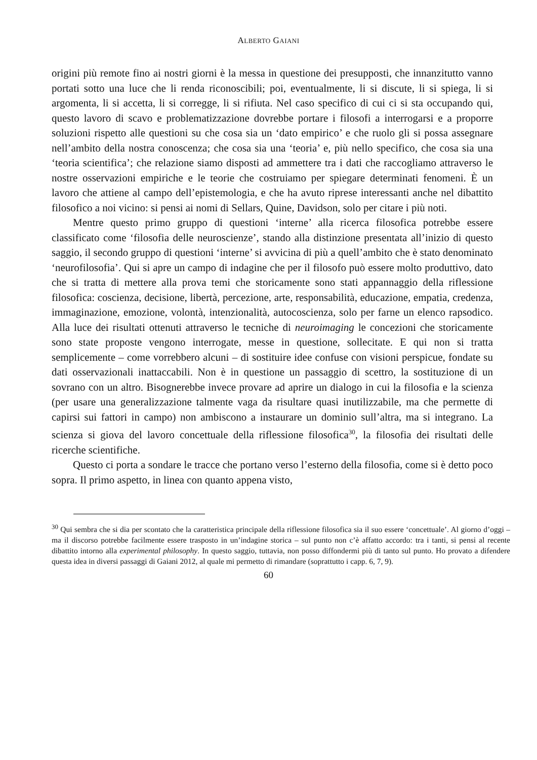ALBERTO GAIANI
origini più remote fino ai nostri giorni è la messa in questione dei presupposti, che innanzitutto vanno portati sotto una luce che li renda riconoscibili; poi, eventualmente, li si discute, li si spiega, li si argomenta, li si accetta, li si corregge, li si rifiuta. Nel caso specifico di cui ci si sta occupando qui, questo lavoro di scavo e problematizzazione dovrebbe portare i filosofi a interrogarsi e a proporre soluzioni rispetto alle questioni su che cosa sia un ‘dato empirico’ e che ruolo gli si possa assegnare nell’ambito della nostra conoscenza; che cosa sia una ‘teoria’ e, più nello specifico, che cosa sia una ‘teoria scientifica’; che relazione siamo disposti ad ammettere tra i dati che raccogliamo attraverso le nostre osservazioni empiriche e le teorie che costruiamo per spiegare determinati fenomeni. È un lavoro che attiene al campo dell’epistemologia, e che ha avuto riprese interessanti anche nel dibattito filosofico a noi vicino: si pensi ai nomi di Sellars, Quine, Davidson, solo per citare i più noti.
Mentre questo primo gruppo di questioni ‘interne’ alla ricerca filosofica potrebbe essere classificato come ‘filosofia delle neuroscienze’, stando alla distinzione presentata all’inizio di questo saggio, il secondo gruppo di questioni ‘interne’ si avvicina di più a quell’ambito che è stato denominato ‘neurofilosofia’. Qui si apre un campo di indagine che per il filosofo può essere molto produttivo, dato che si tratta di mettere alla prova temi che storicamente sono stati appannaggio della riflessione filosofica: coscienza, decisione, libertà, percezione, arte, responsabilità, educazione, empatia, credenza, immaginazione, emozione, volontà, intenzionalità, autocoscienza, solo per farne un elenco rapsodico. Alla luce dei risultati ottenuti attraverso le tecniche di neuroimaging le concezioni che storicamente sono state proposte vengono interrogate, messe in questione, sollecitate. E qui non si tratta semplicemente – come vorrebbero alcuni – di sostituire idee confuse con visioni perspicue, fondate su dati osservazionali inattaccabili. Non è in questione un passaggio di scettro, la sostituzione di un sovrano con un altro. Bisognerebbe invece provare ad aprire un dialogo in cui la filosofia e la scienza (per usare una generalizzazione talmente vaga da risultare quasi inutilizzabile, ma che permette di capirsi sui fattori in campo) non ambiscono a instaurare un dominio sull’altra, ma si integrano. La scienza si giova del lavoro concettuale della riflessione filosofica<sup>30</sup>, la filosofia dei risultati delle ricerche scientifiche.
Questo ci porta a sondare le tracce che portano verso l’esterno della filosofia, come si è detto poco sopra. Il primo aspetto, in linea con quanto appena visto,
<sup>30</sup> Qui sembra che si dia per scontato che la caratteristica principale della riflessione filosofica sia il suo essere ‘concettuale’. Al giorno d’oggi – ma il discorso potrebbe facilmente essere trasposto in un’indagine storica – sul punto non c’è affatto accordo: tra i tanti, si pensi al recente dibattito intorno alla experimental philosophy. In questo saggio, tuttavia, non posso diffondermi più di tanto sul punto. Ho provato a difendere questa idea in diversi passaggi di Gaiani 2012, al quale mi permetto di rimandare (soprattutto i capp. 6, 7, 9).
60